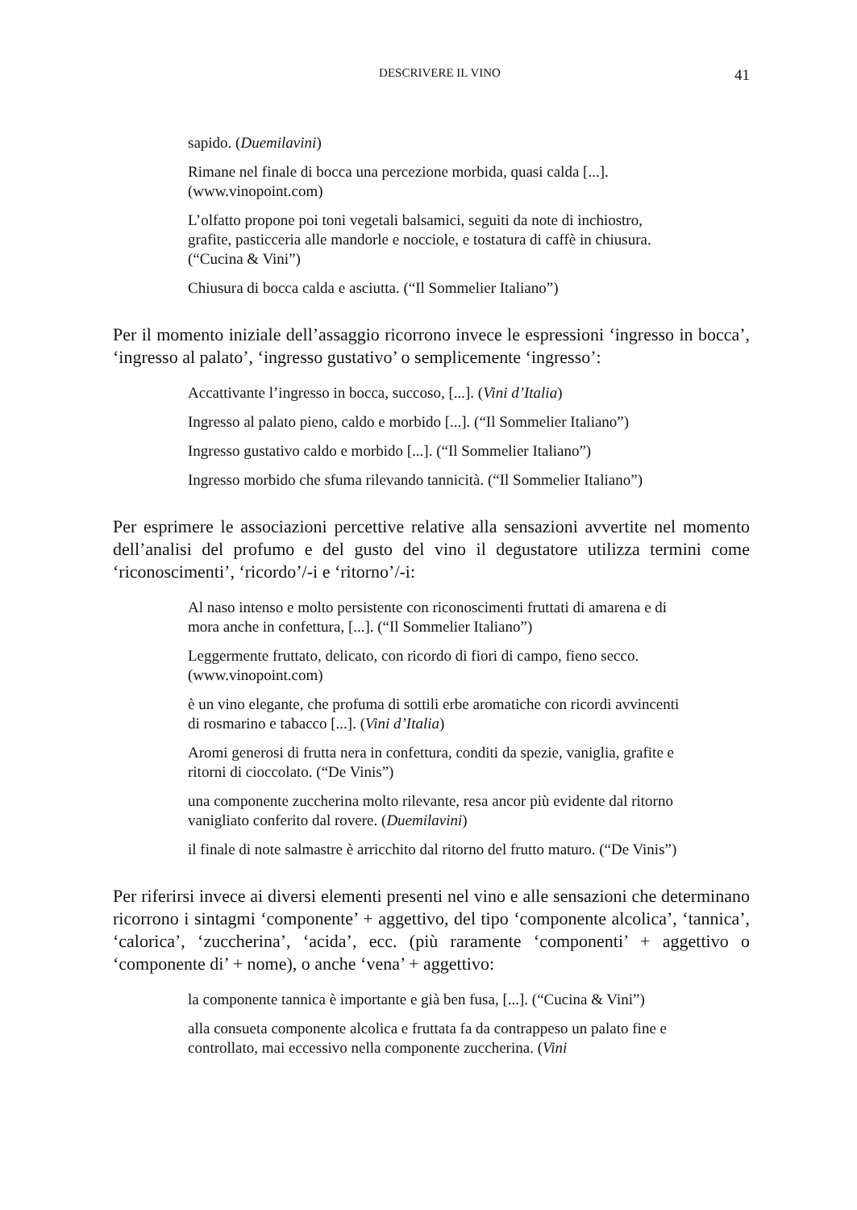DESCRIVERE IL VINO 41
sapido. (Duemilavini)
Rimane nel finale di bocca una percezione morbida, quasi calda [...]. (www.vinopoint.com)
L’olfatto propone poi toni vegetali balsamici, seguiti da note di inchiostro, grafite, pasticceria alle mandorle e nocciole, e tostatura di caffè in chiusura. (“Cucina & Vini”)
Chiusura di bocca calda e asciutta. (“Il Sommelier Italiano”)
Per il momento iniziale dell’assaggio ricorrono invece le espressioni ‘ingresso in bocca’, ‘ingresso al palato’, ‘ingresso gustativo’ o semplicemente ‘ingresso’:
Accattivante l’ingresso in bocca, succoso, [...]. (Vini d’Italia)
Ingresso al palato pieno, caldo e morbido [...]. (“Il Sommelier Italiano”)
Ingresso gustativo caldo e morbido [...]. (“Il Sommelier Italiano”)
Ingresso morbido che sfuma rilevando tannicità. (“Il Sommelier Italiano”)
Per esprimere le associazioni percettive relative alla sensazioni avvertite nel momento dell’analisi del profumo e del gusto del vino il degustatore utilizza termini come ‘riconoscimenti’, ‘ricordo’/-i e ‘ritorno’/-i:
Al naso intenso e molto persistente con riconoscimenti fruttati di amarena e di mora anche in confettura, [...]. (“Il Sommelier Italiano”)
Leggermente fruttato, delicato, con ricordo di fiori di campo, fieno secco. (www.vinopoint.com)
è un vino elegante, che profuma di sottili erbe aromatiche con ricordi avvincenti di rosmarino e tabacco [...]. (Vini d’Italia)
Aromi generosi di frutta nera in confettura, conditi da spezie, vaniglia, grafite e ritorni di cioccolato. (“De Vinis”)
una componente zuccherina molto rilevante, resa ancor più evidente dal ritorno vanigliato conferito dal rovere. (Duemilavini)
il finale di note salmastre è arricchito dal ritorno del frutto maturo. (“De Vinis”)
Per riferirsi invece ai diversi elementi presenti nel vino e alle sensazioni che determinano ricorrono i sintagmi ‘componente’ + aggettivo, del tipo ‘componente alcolica’, ‘tannica’, ‘calorica’, ‘zuccherina’, ‘acida’, ecc. (più raramente ‘componenti’ + aggettivo o ‘componente di’ + nome), o anche ‘vena’ + aggettivo:
la componente tannica è importante e già ben fusa, [...]. (“Cucina & Vini”)
alla consueta componente alcolica e fruttata fa da contrappeso un palato fine e controllato, mai eccessivo nella componente zuccherina. (Vini